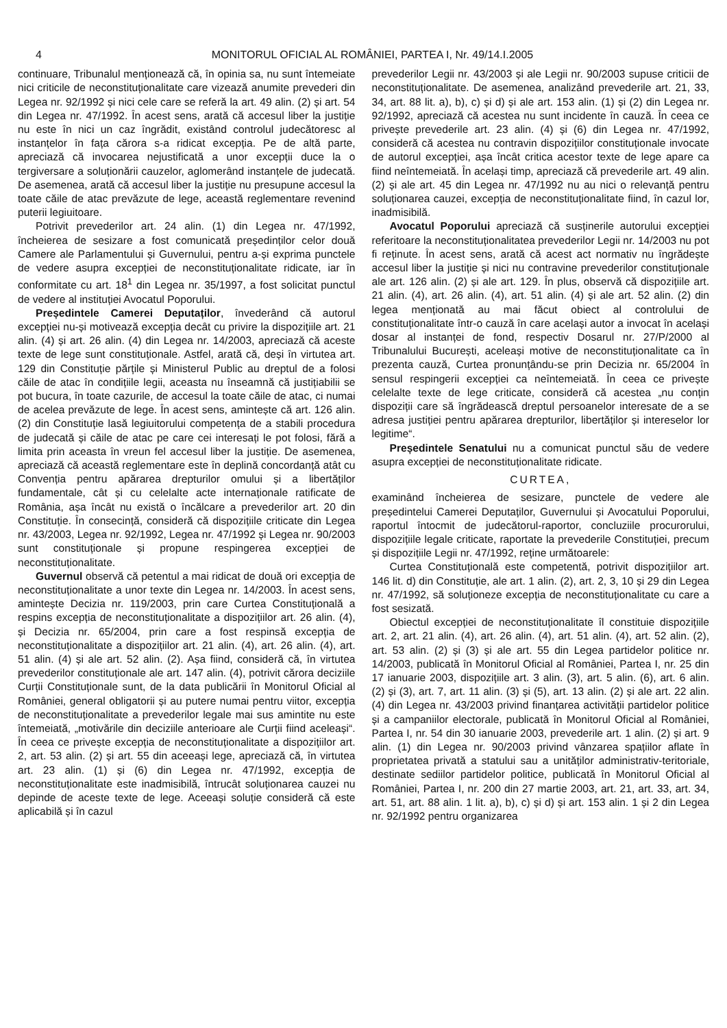4 MONITORUL OFICIAL AL ROMÂNIEI, PARTEA I, Nr. 49/14.I.2005
continuare, Tribunalul menționează că, în opinia sa, nu sunt întemeiate nici criticile de neconstituționalitate care vizează anumite prevederi din Legea nr. 92/1992 și nici cele care se referă la art. 49 alin. (2) și art. 54 din Legea nr. 47/1992. În acest sens, arată că accesul liber la justiție nu este în nici un caz îngrădit, existând controlul judecătoresc al instanțelor în fața cărora s-a ridicat excepția. Pe de altă parte, apreciază că invocarea nejustificată a unor excepții duce la o tergiversare a soluționării cauzelor, aglomerând instanțele de judecată. De asemenea, arată că accesul liber la justiție nu presupune accesul la toate căile de atac prevăzute de lege, această reglementare revenind puterii legiuitoare.
Potrivit prevederilor art. 24 alin. (1) din Legea nr. 47/1992, încheierea de sesizare a fost comunicată președinților celor două Camere ale Parlamentului și Guvernului, pentru a-și exprima punctele de vedere asupra excepției de neconstituționalitate ridicate, iar în conformitate cu art. 18<sup>1</sup> din Legea nr. 35/1997, a fost solicitat punctul de vedere al instituției Avocatul Poporului.
Președintele Camerei Deputaților, învederând că autorul excepției nu-și motivează excepția decât cu privire la dispozițiile art. 21 alin. (4) și art. 26 alin. (4) din Legea nr. 14/2003, apreciază că aceste texte de lege sunt constituționale. Astfel, arată că, deși în virtutea art. 129 din Constituție părțile și Ministerul Public au dreptul de a folosi căile de atac în condițiile legii, aceasta nu înseamnă că justițiabilii se pot bucura, în toate cazurile, de accesul la toate căile de atac, ci numai de acelea prevăzute de lege. În acest sens, amintește că art. 126 alin. (2) din Constituție lasă legiuitorului competența de a stabili procedura de judecată și căile de atac pe care cei interesați le pot folosi, fără a limita prin aceasta în vreun fel accesul liber la justiție. De asemenea, apreciază că această reglementare este în deplină concordanță atât cu Convenția pentru apărarea drepturilor omului și a libertăților fundamentale, cât și cu celelalte acte internaționale ratificate de România, așa încât nu există o încălcare a prevederilor art. 20 din Constituție. În consecință, consideră că dispozițiile criticate din Legea nr. 43/2003, Legea nr. 92/1992, Legea nr. 47/1992 și Legea nr. 90/2003 sunt constituționale și propune respingerea excepției de neconstituționalitate.
Guvernul observă că petentul a mai ridicat de două ori excepția de neconstituționalitate a unor texte din Legea nr. 14/2003. În acest sens, amintește Decizia nr. 119/2003, prin care Curtea Constituțională a respins excepția de neconstituționalitate a dispozițiilor art. 26 alin. (4), și Decizia nr. 65/2004, prin care a fost respinsă excepția de neconstituționalitate a dispozițiilor art. 21 alin. (4), art. 26 alin. (4), art. 51 alin. (4) și ale art. 52 alin. (2). Așa fiind, consideră că, în virtutea prevederilor constituționale ale art. 147 alin. (4), potrivit cărora deciziile Curții Constituționale sunt, de la data publicării în Monitorul Oficial al României, general obligatorii și au putere numai pentru viitor, excepția de neconstituționalitate a prevederilor legale mai sus amintite nu este întemeiată, „motivările din deciziile anterioare ale Curții fiind aceleași“. În ceea ce privește excepția de neconstituționalitate a dispozițiilor art. 2, art. 53 alin. (2) și art. 55 din aceeași lege, apreciază că, în virtutea art. 23 alin. (1) și (6) din Legea nr. 47/1992, excepția de neconstituționalitate este inadmisibilă, întrucât soluționarea cauzei nu depinde de aceste texte de lege. Aceeași soluție consideră că este aplicabilă și în cazul
prevederilor Legii nr. 43/2003 și ale Legii nr. 90/2003 supuse criticii de neconstituționalitate. De asemenea, analizând prevederile art. 21, 33, 34, art. 88 lit. a), b), c) și d) și ale art. 153 alin. (1) și (2) din Legea nr. 92/1992, apreciază că acestea nu sunt incidente în cauză. În ceea ce privește prevederile art. 23 alin. (4) și (6) din Legea nr. 47/1992, consideră că acestea nu contravin dispozițiilor constituționale invocate de autorul excepției, așa încât critica acestor texte de lege apare ca fiind neîntemeiată. În același timp, apreciază că prevederile art. 49 alin. (2) și ale art. 45 din Legea nr. 47/1992 nu au nici o relevanță pentru soluționarea cauzei, excepția de neconstituționalitate fiind, în cazul lor, inadmisibilă.
Avocatul Poporului apreciază că susținerile autorului excepției referitoare la neconstituționalitatea prevederilor Legii nr. 14/2003 nu pot fi reținute. În acest sens, arată că acest act normativ nu îngrădește accesul liber la justiție și nici nu contravine prevederilor constituționale ale art. 126 alin. (2) și ale art. 129. În plus, observă că dispozițiile art. 21 alin. (4), art. 26 alin. (4), art. 51 alin. (4) și ale art. 52 alin. (2) din legea menționată au mai făcut obiect al controlului de constituționalitate într-o cauză în care același autor a invocat în același dosar al instanței de fond, respectiv Dosarul nr. 27/P/2000 al Tribunalului București, aceleași motive de neconstituționalitate ca în prezenta cauză, Curtea pronunțându-se prin Decizia nr. 65/2004 în sensul respingerii excepției ca neîntemeiată. În ceea ce privește celelalte texte de lege criticate, consideră că acestea „nu conțin dispoziții care să îngrădească dreptul persoanelor interesate de a se adresa justiției pentru apărarea drepturilor, libertăților și intereselor lor legitime“.
Președintele Senatului nu a comunicat punctul său de vedere asupra excepției de neconstituționalitate ridicate.
CURTEA,
examinând încheierea de sesizare, punctele de vedere ale președintelui Camerei Deputaților, Guvernului și Avocatului Poporului, raportul întocmit de judecătorul-raportor, concluziile procurorului, dispozițiile legale criticate, raportate la prevederile Constituției, precum și dispozițiile Legii nr. 47/1992, reține următoarele:
Curtea Constituțională este competentă, potrivit dispozițiilor art. 146 lit. d) din Constituție, ale art. 1 alin. (2), art. 2, 3, 10 și 29 din Legea nr. 47/1992, să soluționeze excepția de neconstituționalitate cu care a fost sesizată.
Obiectul excepției de neconstituționalitate îl constituie dispozițiile art. 2, art. 21 alin. (4), art. 26 alin. (4), art. 51 alin. (4), art. 52 alin. (2), art. 53 alin. (2) și (3) și ale art. 55 din Legea partidelor politice nr. 14/2003, publicată în Monitorul Oficial al României, Partea I, nr. 25 din 17 ianuarie 2003, dispozițiile art. 3 alin. (3), art. 5 alin. (6), art. 6 alin. (2) și (3), art. 7, art. 11 alin. (3) și (5), art. 13 alin. (2) și ale art. 22 alin. (4) din Legea nr. 43/2003 privind finanțarea activității partidelor politice și a campaniilor electorale, publicată în Monitorul Oficial al României, Partea I, nr. 54 din 30 ianuarie 2003, prevederile art. 1 alin. (2) și art. 9 alin. (1) din Legea nr. 90/2003 privind vânzarea spațiilor aflate în proprietatea privată a statului sau a unităților administrativ-teritoriale, destinate sediilor partidelor politice, publicată în Monitorul Oficial al României, Partea I, nr. 200 din 27 martie 2003, art. 21, art. 33, art. 34, art. 51, art. 88 alin. 1 lit. a), b), c) și d) și art. 153 alin. 1 și 2 din Legea nr. 92/1992 pentru organizarea